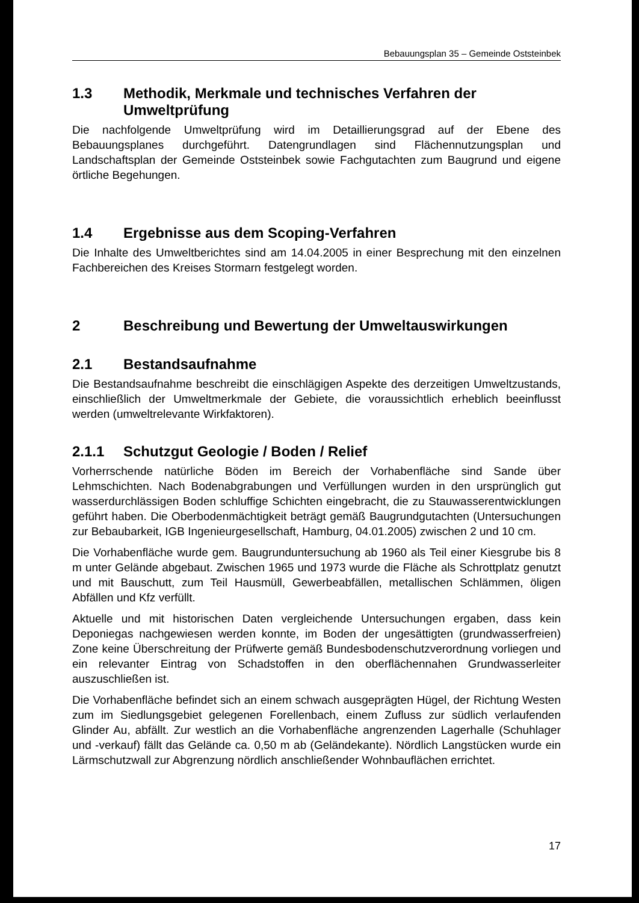Bebauungsplan 35 – Gemeinde Oststeinbek
1.3 Methodik, Merkmale und technisches Verfahren der Umweltprüfung
Die nachfolgende Umweltprüfung wird im Detaillierungsgrad auf der Ebene des Bebauungsplanes durchgeführt. Datengrundlagen sind Flächennutzungsplan und Landschaftsplan der Gemeinde Oststeinbek sowie Fachgutachten zum Baugrund und eigene örtliche Begehungen.
1.4 Ergebnisse aus dem Scoping-Verfahren
Die Inhalte des Umweltberichtes sind am 14.04.2005 in einer Besprechung mit den einzelnen Fachbereichen des Kreises Stormarn festgelegt worden.
2 Beschreibung und Bewertung der Umweltauswirkungen
2.1 Bestandsaufnahme
Die Bestandsaufnahme beschreibt die einschlägigen Aspekte des derzeitigen Umweltzustands, einschließlich der Umweltmerkmale der Gebiete, die voraussichtlich erheblich beeinflusst werden (umweltrelevante Wirkfaktoren).
2.1.1 Schutzgut Geologie / Boden / Relief
Vorherrschende natürliche Böden im Bereich der Vorhabenfläche sind Sande über Lehmschichten. Nach Bodenabgrabungen und Verfüllungen wurden in den ursprünglich gut wasserdurchlässigen Boden schluffige Schichten eingebracht, die zu Stauwasserentwicklungen geführt haben. Die Oberbodenmächtigkeit beträgt gemäß Baugrundgutachten (Untersuchungen zur Bebaubarkeit, IGB Ingenieurgesellschaft, Hamburg, 04.01.2005) zwischen 2 und 10 cm.
Die Vorhabenfläche wurde gem. Baugrunduntersuchung ab 1960 als Teil einer Kiesgrube bis 8 m unter Gelände abgebaut. Zwischen 1965 und 1973 wurde die Fläche als Schrottplatz genutzt und mit Bauschutt, zum Teil Hausmüll, Gewerbeabfällen, metallischen Schlämmen, öligen Abfällen und Kfz verfüllt.
Aktuelle und mit historischen Daten vergleichende Untersuchungen ergaben, dass kein Deponiegas nachgewiesen werden konnte, im Boden der ungesättigten (grundwasserfreien) Zone keine Überschreitung der Prüfwerte gemäß Bundesbodenschutzverordnung vorliegen und ein relevanter Eintrag von Schadstoffen in den oberflächennahen Grundwasserleiter auszuschließen ist.
Die Vorhabenfläche befindet sich an einem schwach ausgeprägten Hügel, der Richtung Westen zum im Siedlungsgebiet gelegenen Forellenbach, einem Zufluss zur südlich verlaufenden Glinder Au, abfällt. Zur westlich an die Vorhabenfläche angrenzenden Lagerhalle (Schuhlager und -verkauf) fällt das Gelände ca. 0,50 m ab (Geländekante). Nördlich Langstücken wurde ein Lärmschutzwall zur Abgrenzung nördlich anschließender Wohnbauflächen errichtet.
17